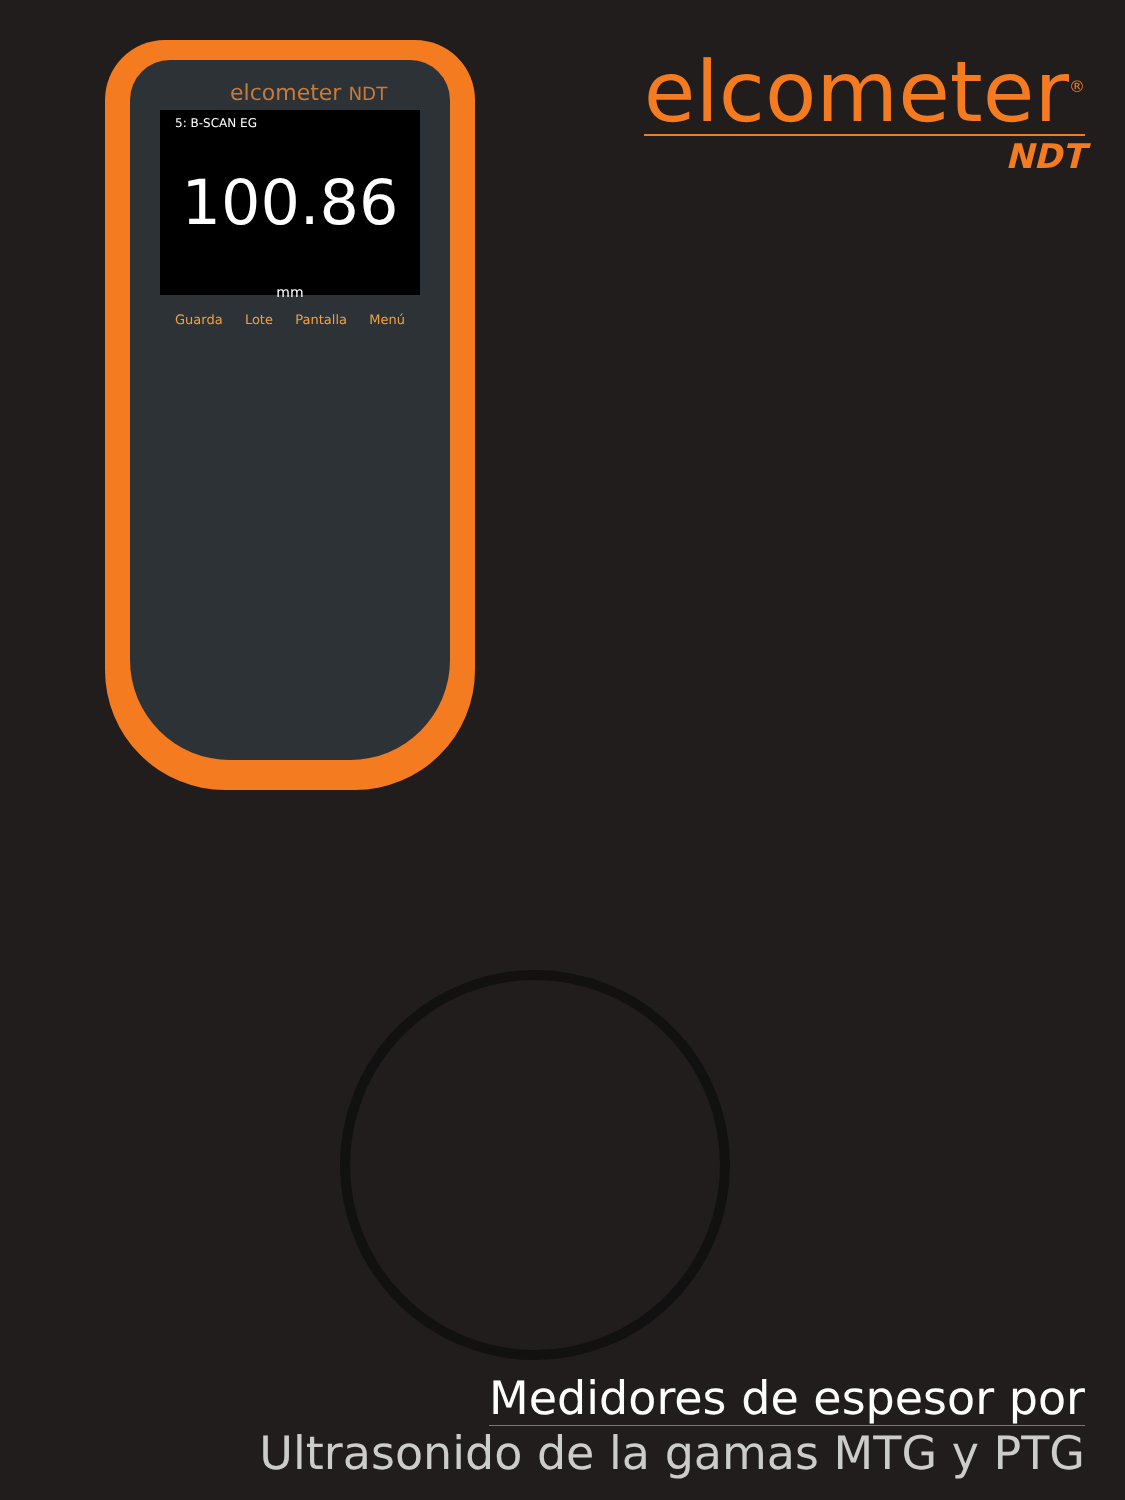elcometer<sup>®</sup>
NDT
elcometer NDT
5: B-SCAN EG
100.86 mm
Guarda Lote Pantalla Menú
Medidores de espesor por
Ultrasonido de la gamas MTG y PTG